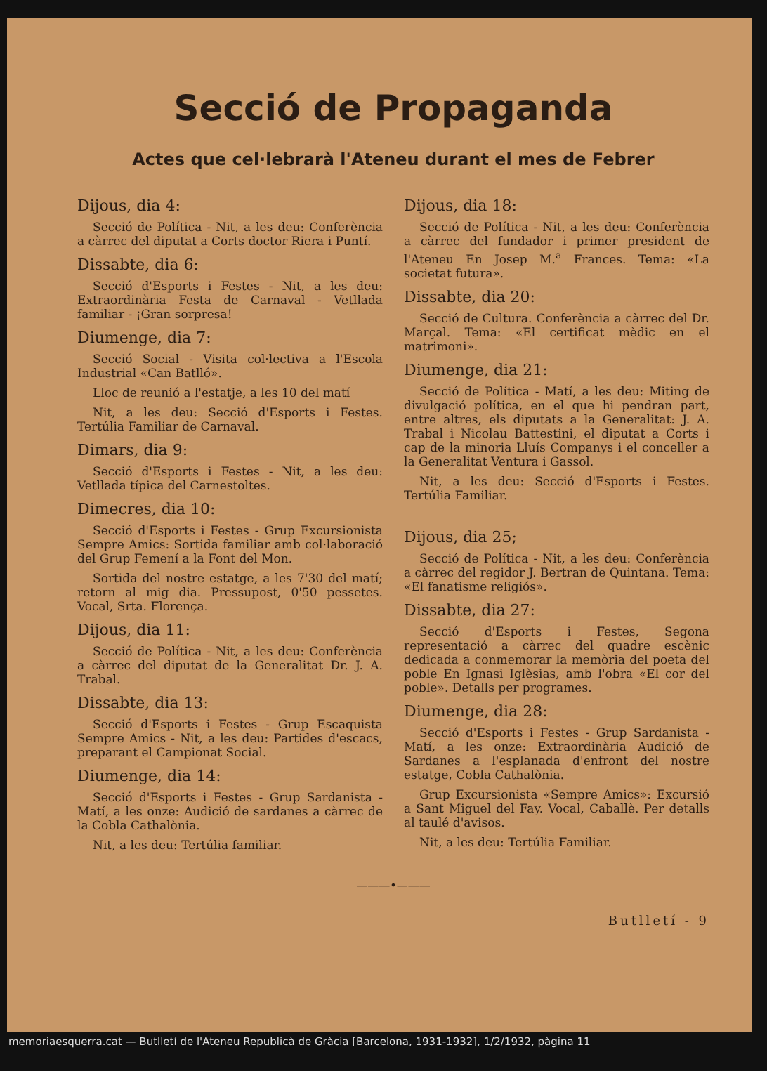Secció de Propaganda
Actes que cel·lebrarà l'Ateneu durant el mes de Febrer
Dijous, dia 4:
Secció de Política - Nit, a les deu: Conferència a càrrec del diputat a Corts doctor Riera i Puntí.
Dissabte, dia 6:
Secció d'Esports i Festes - Nit, a les deu: Extraordinària Festa de Carnaval - Vetllada familiar - ¡Gran sorpresa!
Diumenge, dia 7:
Secció Social - Visita col·lectiva a l'Escola Industrial «Can Batlló».
Lloc de reunió a l'estatje, a les 10 del matí
Nit, a les deu: Secció d'Esports i Festes. Tertúlia Familiar de Carnaval.
Dimars, dia 9:
Secció d'Esports i Festes - Nit, a les deu: Vetllada típica del Carnestoltes.
Dimecres, dia 10:
Secció d'Esports i Festes - Grup Excursionista Sempre Amics: Sortida familiar amb col·laboració del Grup Femení a la Font del Mon.
Sortida del nostre estatge, a les 7'30 del matí; retorn al mig dia. Pressupost, 0'50 pessetes. Vocal, Srta. Florença.
Dijous, dia 11:
Secció de Política - Nit, a les deu: Conferència a càrrec del diputat de la Generalitat Dr. J. A. Trabal.
Dissabte, dia 13:
Secció d'Esports i Festes - Grup Escaquista Sempre Amics - Nit, a les deu: Partides d'escacs, preparant el Campionat Social.
Diumenge, dia 14:
Secció d'Esports i Festes - Grup Sardanista - Matí, a les onze: Audició de sardanes a càrrec de la Cobla Cathalònia.
Nit, a les deu: Tertúlia familiar.
Dijous, dia 18:
Secció de Política - Nit, a les deu: Conferència a càrrec del fundador i primer president de l'Ateneu En Josep M.<sup>a</sup> Frances. Tema: «La societat futura».
Dissabte, dia 20:
Secció de Cultura. Conferència a càrrec del Dr. Marçal. Tema: «El certificat mèdic en el matrimoni».
Diumenge, dia 21:
Secció de Política - Matí, a les deu: Miting de divulgació política, en el que hi pendran part, entre altres, els diputats a la Generalitat: J. A. Trabal i Nicolau Battestini, el diputat a Corts i cap de la minoria Lluís Companys i el conceller a la Generalitat Ventura i Gassol.
Nit, a les deu: Secció d'Esports i Festes. Tertúlia Familiar.
Dijous, dia 25;
Secció de Política - Nit, a les deu: Conferència a càrrec del regidor J. Bertran de Quintana. Tema: «El fanatisme religiós».
Dissabte, dia 27:
Secció d'Esports i Festes, Segona representació a càrrec del quadre escènic dedicada a conmemorar la memòria del poeta del poble En Ignasi Iglèsias, amb l'obra «El cor del poble». Detalls per programes.
Diumenge, dia 28:
Secció d'Esports i Festes - Grup Sardanista - Matí, a les onze: Extraordinària Audició de Sardanes a l'esplanada d'enfront del nostre estatge, Cobla Cathalònia.
Grup Excursionista «Sempre Amics»: Excursió a Sant Miguel del Fay. Vocal, Caballè. Per detalls al taulé d'avisos.
Nit, a les deu: Tertúlia Familiar.
———•———
Butlletí - 9
memoriaesquerra.cat — Butlletí de l'Ateneu Republicà de Gràcia [Barcelona, 1931-1932], 1/2/1932, pàgina 11